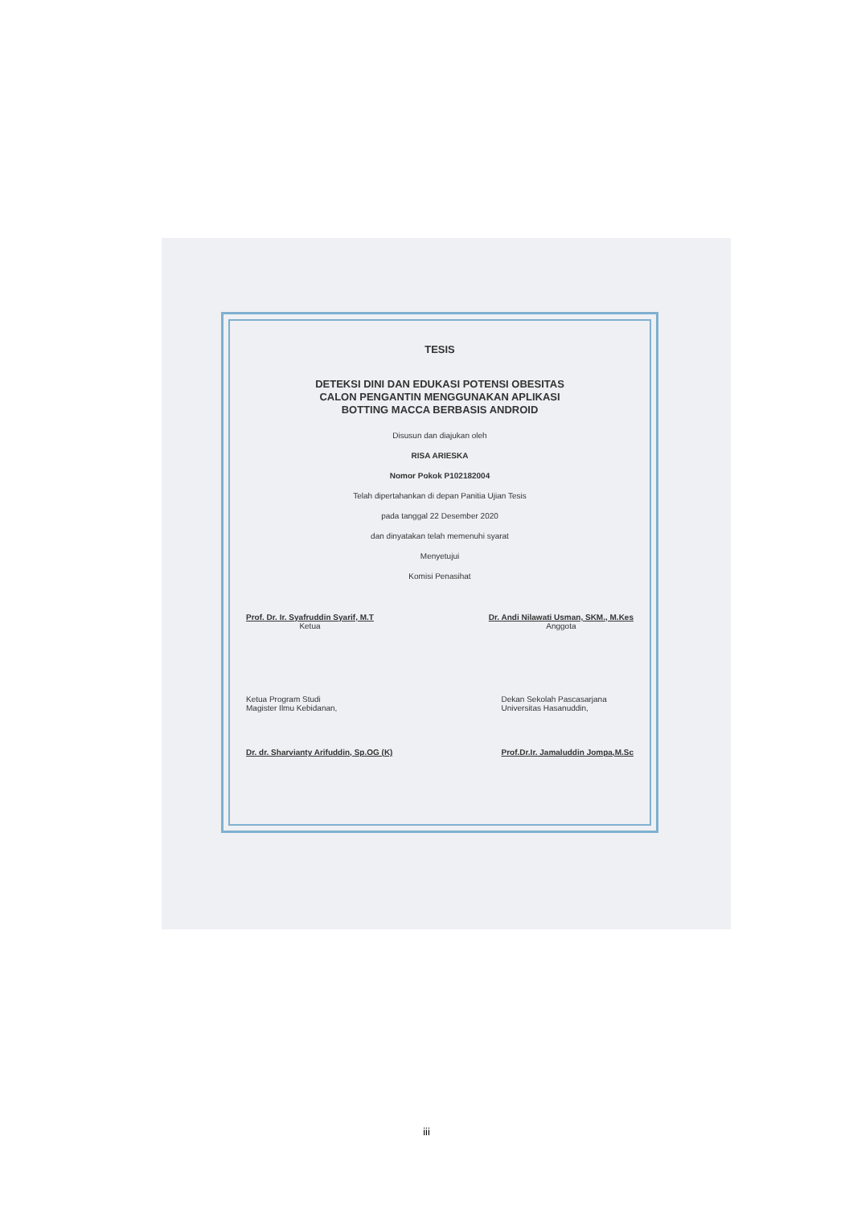TESIS
DETEKSI DINI DAN EDUKASI POTENSI OBESITAS
CALON PENGANTIN MENGGUNAKAN APLIKASI
BOTTING MACCA BERBASIS ANDROID
Disusun dan diajukan oleh
RISA ARIESKA
Nomor Pokok P102182004
Telah dipertahankan di depan Panitia Ujian Tesis
pada tanggal 22 Desember 2020
dan dinyatakan telah memenuhi syarat
Menyetujui
Komisi Penasihat
Prof. Dr. Ir. Syafruddin Syarif, M.T
Ketua
Dr. Andi Nilawati Usman, SKM., M.Kes
Anggota
Ketua Program Studi
Magister Ilmu Kebidanan,
Dr. dr. Sharvianty Arifuddin, Sp.OG (K)
Dekan Sekolah Pascasarjana
Universitas Hasanuddin,
Prof.Dr.Ir. Jamaluddin Jompa,M.Sc
iii